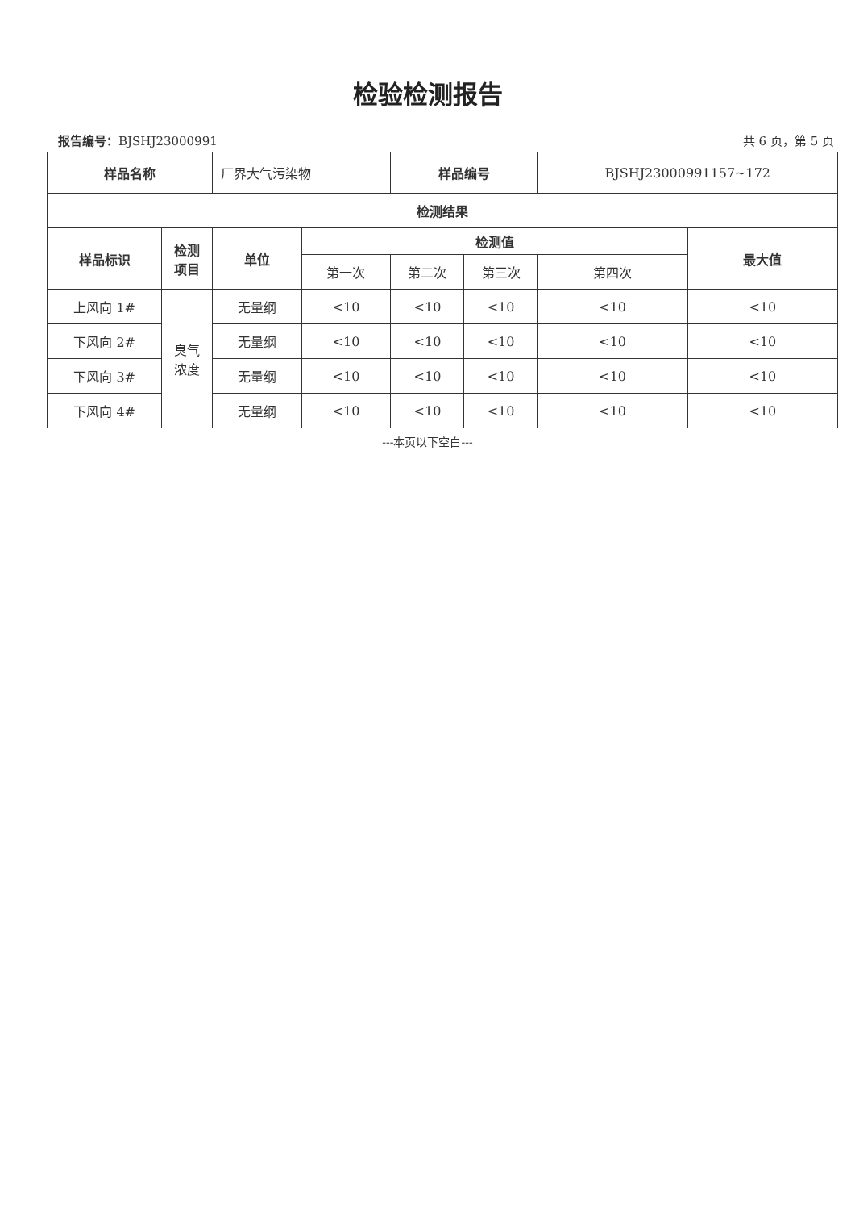检验检测报告
报告编号：BJSHJ23000991 共 6 页，第 5 页
| 样品名称 | | 厂界大气污染物 | | 样品编号 | | BJSHJ23000991157~172 | |
| 检测结果 | | | | | | | |
| 样品标识 | 检测 项目 | 单位 | 检测值 | | | | 最大值 |
| | | | 第一次 | 第二次 | 第三次 | 第四次 | |
| 上风向 1# | 臭气 浓度 | 无量纲 | <10 | <10 | <10 | <10 | <10 |
| 下风向 2# | | 无量纲 | <10 | <10 | <10 | <10 | <10 |
| 下风向 3# | | 无量纲 | <10 | <10 | <10 | <10 | <10 |
| 下风向 4# | | 无量纲 | <10 | <10 | <10 | <10 | <10 |
---本页以下空白---